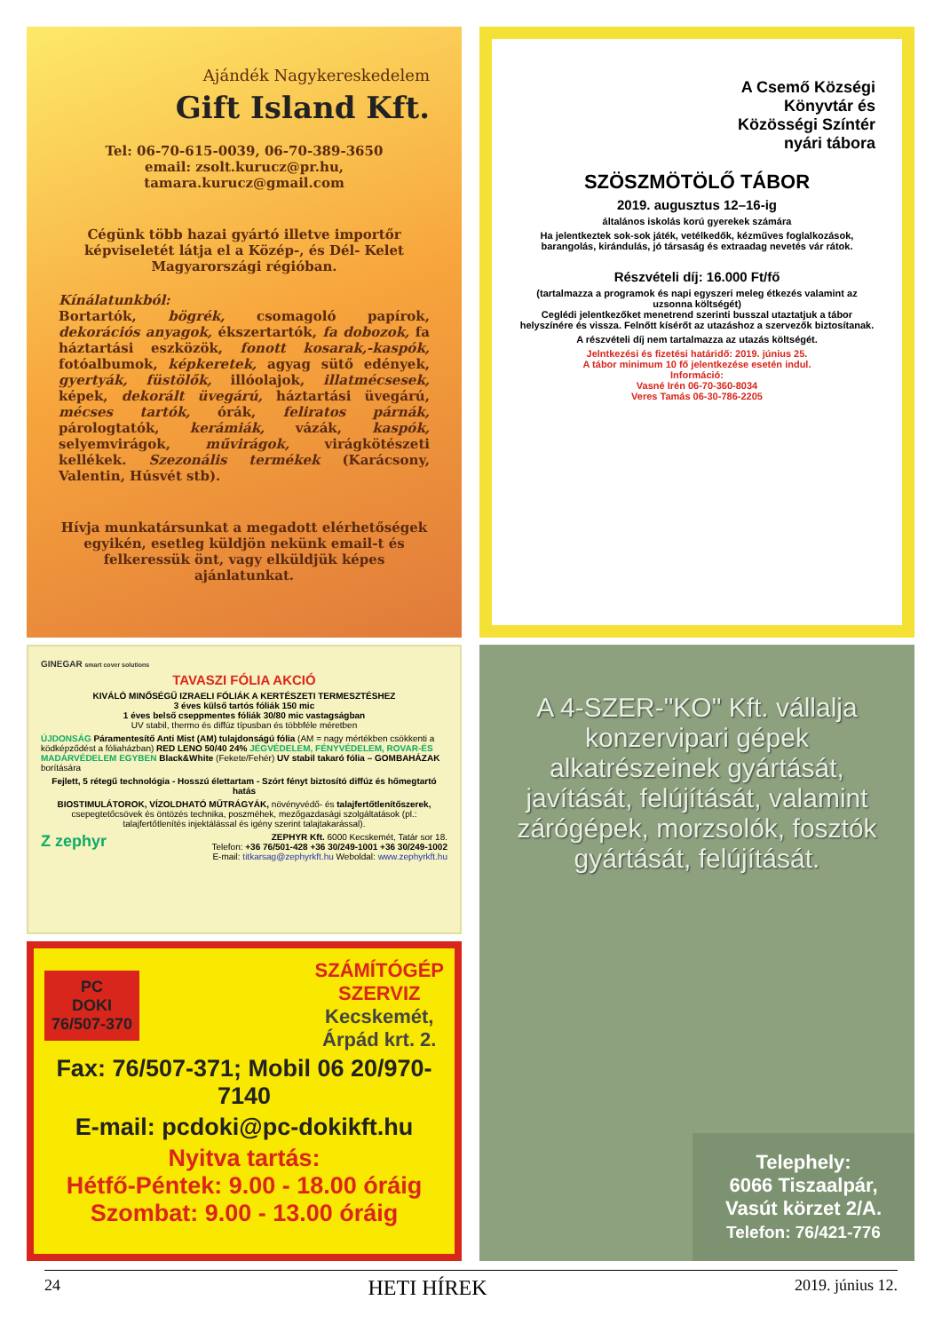Ajándék Nagykereskedelem
Gift Island Kft.
Tel: 06-70-615-0039, 06-70-389-3650
email: zsolt.kurucz@pr.hu,
tamara.kurucz@gmail.com
Cégünk több hazai gyártó illetve importőr képviseletét látja el a Közép-, és Dél- Kelet Magyarországi régióban.
Kínálatunkból:
Bortartók, bögrék, csomagoló papírok, dekorációs anyagok, ékszertartók, fa dobozok, fa háztartási eszközök, fonott kosarak,-kaspók, fotóalbumok, képkeretek, agyag sütő edények, gyertyák, füstölők, illóolajok, illatmécsesek, képek, dekorált üvegárú, háztartási üvegárú, mécses tartók, órák, feliratos párnák, párologtatók, kerámiák, vázák, kaspók, selyemvirágok, művirágok, virágkötészeti kellékek. Szezonális termékek (Karácsony, Valentin, Húsvét stb).
Hívja munkatársunkat a megadott elérhetőségek egyikén, esetleg küldjön nekünk email-t és felkeressük önt, vagy elküldjük képes ajánlatunkat.
A Csemő Községi
Könyvtár és
Közösségi Színtér
nyári tábora
SZÖSZMÖTÖLŐ TÁBOR
2019. augusztus 12–16-ig
általános iskolás korú gyerekek számára
Ha jelentkeztek sok-sok játék, vetélkedők, kézműves foglalkozások, barangolás, kirándulás, jó társaság és extraadag nevetés vár rátok.
Részvételi díj: 16.000 Ft/fő
(tartalmazza a programok és napi egyszeri meleg étkezés valamint az uzsonna költségét)
Ceglédi jelentkezőket menetrend szerinti busszal utaztatjuk a tábor helyszínére és vissza. Felnőtt kísérőt az utazáshoz a szervezők biztosítanak.
A részvételi díj nem tartalmazza az utazás költségét.
Jelntkezési és fizetési határidő: 2019. június 25.
A tábor minimum 10 fő jelentkezése esetén indul.
Információ:
Vasné Irén 06-70-360-8034
Veres Tamás 06-30-786-2205
GINEGAR smart cover solutions
TAVASZI FÓLIA AKCIÓ
KIVÁLÓ MINŐSÉGŰ IZRAELI FÓLIÁK A KERTÉSZETI TERMESZTÉSHEZ
3 éves külső tartós fóliák 150 mic
1 éves belső cseppmentes fóliák 30/80 mic vastagságban
UV stabil, thermo és diffúz típusban és többféle méretben
ÚJDONSÁG Páramentesítő Anti Mist (AM) tulajdonságú fólia (AM = nagy mértékben csökkenti a ködképződést a fóliaházban) RED LENO 50/40 24% JÉGVÉDELEM, FÉNYVÉDELEM, ROVAR-ÉS MADÁRVÉDELEM EGYBEN Black&White (Fekete/Fehér) UV stabil takaró fólia – GOMBAHÁZAK borítására
Fejlett, 5 rétegű technológia - Hosszú élettartam - Szórt fényt biztosító diffúz és hőmegtartó hatás
BIOSTIMULÁTOROK, VÍZOLDHATÓ MŰTRÁGYÁK, növényvédő- és talajfertőtlenítőszerek, csepegtetőcsövek és öntözés technika, poszméhek, mezőgazdasági szolgáltatások (pl.: talajfertőtlenítés injektálással és igény szerint talajtakarással).
Z zephyr ZEPHYR Kft. 6000 Kecskemét, Tatár sor 18.
Telefon: +36 76/501-428 +36 30/249-1001 +36 30/249-1002
E-mail: titkarsag@zephyrkft.hu Weboldal: www.zephyrkft.hu
PC
DOKI
76/507-370
SZÁMÍTÓGÉP
SZERVIZ
Kecskemét,
Árpád krt. 2.
Fax: 76/507-371; Mobil 06 20/970-7140
E-mail: pcdoki@pc-dokikft.hu
Nyitva tartás:
Hétfő-Péntek: 9.00 - 18.00 óráig
Szombat: 9.00 - 13.00 óráig
A 4-SZER-"KO" Kft. vállalja konzervipari gépek alkatrészeinek gyártását, javítását, felújítását, valamint zárógépek, morzsolók, fosztók gyártását, felújítását.
Telephely:
6066 Tiszaalpár,
Vasút körzet 2/A.
Telefon: 76/421-776
24 HETI HÍREK 2019. június 12.